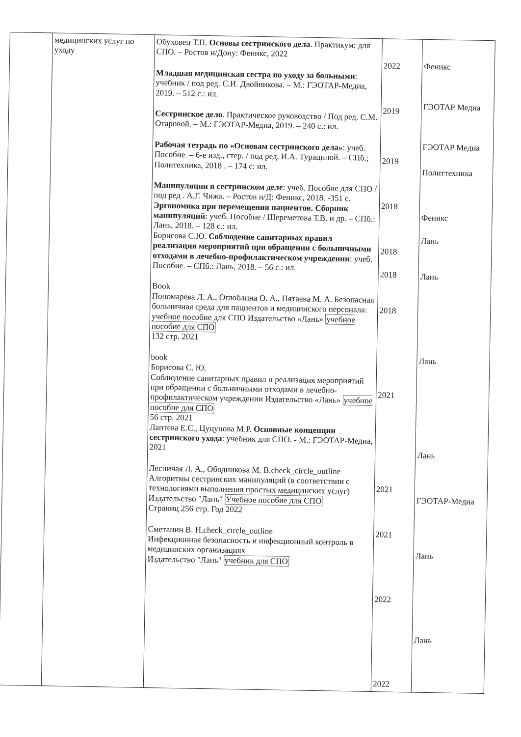| | медицинских услуг по уходу | Обуховец Т.П. Основы сестринского дела . Практикум: для СПО. – Ростов н/Дону: Феникс, 2022 Младшая медицинская сестра по уходу за больными : учебник / под ред. С.И. Двойникова. – М.: ГЭОТАР-Медиа, 2019. – 512 с.: ил. Сестринское дело . Практическое руководство / Под ред. С.М. Отаровой. – М.: ГЭОТАР-Медиа, 2019. – 240 с.: ил. Рабочая тетрадь по «Основам сестринского дела» : учеб. Пособие. – 6-е изд., стер. / под ред. И.А. Турациной. – СПб.; Политехника, 2018 . – 174 с: ил. Манипуляции в сестринском деле : учеб. Пособие для СПО / под ред . А.Г. Чижа. – Ростов н/Д: Феникс, 2018. -351 с. Эргономика при перемещения пациентов. Сборник манипуляций : учеб. Пособие / Шереметова Т.В. и др. – СПб.: Лань, 2018. – 128 с.: ил. Борисова С.Ю. Соблюдение санитарных правил реализация мероприятий при обращении с больничными отходами в лечебно-профилактическом учреждении : учеб. Пособие. – СПб.: Лань, 2018. – 56 с.: ил. Book Пономарева Л. А., Оглоблина О. А., Пятаева М. А. Безопасная больничная среда для пациентов и медицинского персонала: учебное пособие для СПО Издательство «Лань» учебное пособие для СПО 132 стр. 2021 book Борисова С. Ю. Соблюдение санитарных правил и реализация мероприятий при обращении с больничными отходами в лечебно-профилактическом учреждении Издательство «Лань» учебное пособие для СПО 56 стр. 2021 Лаптева Е.С., Цуцунова М.Р. Основные концепции сестринского ухода : учебник для СПО. - М.: ГЭОТАР-Медиа, 2021 Лесничая Л. А., Ободникова М. В.check_circle_outline Алгоритмы сестринских манипуляций (в соответствии с технологиями выполнения простых медицинских услуг) Издательство "Лань" Учебное пособие для СПО Страниц 256 стр. Год 2022 Сметанин В. Н.check_circle_outline Инфекционная безопасность и инфекционный контроль в медицинских организациях Издательство "Лань" учебник для СПО | 2022 2019 2019 2018 2018 2018 2018 2021 2021 2021 2022 2022 | Феникс ГЭОТАР Медиа ГЭОТАР Медиа Политтехника Феникс Лань Лань Лань Лань ГЭОТАР-Медиа Лань Лань |